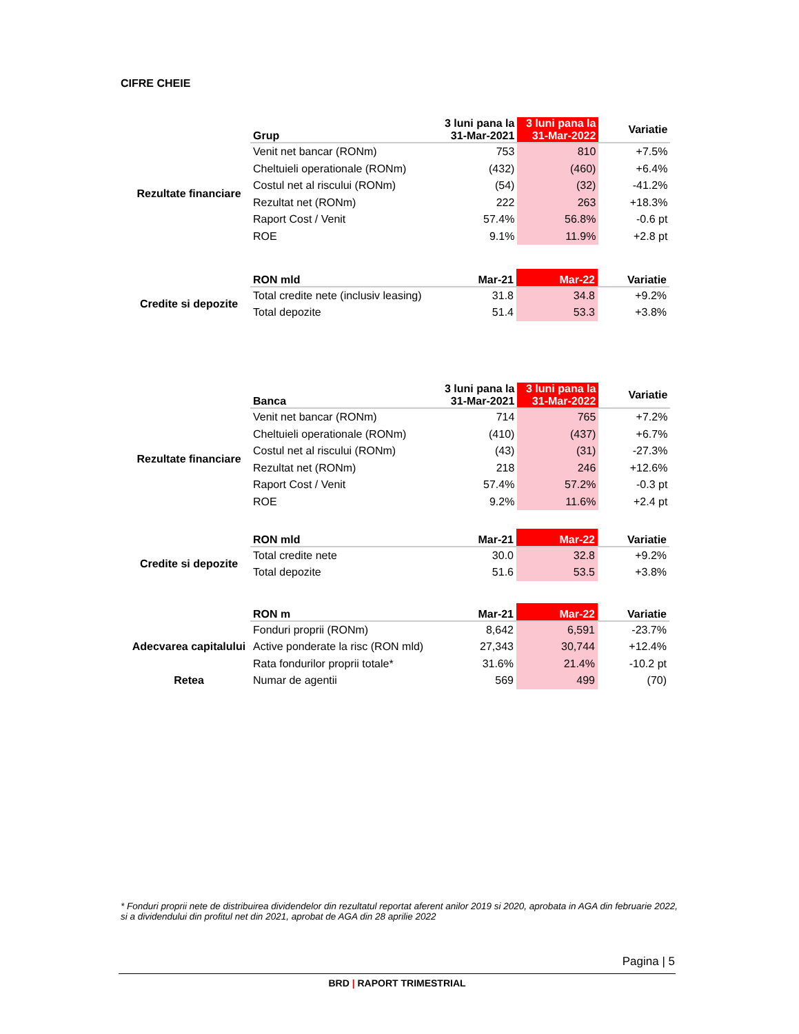CIFRE CHEIE
| | Grup | 3 luni pana la 31-Mar-2021 | 3 luni pana la 31-Mar-2022 | Variatie |
| --- | --- | --- | --- | --- |
| Rezultate financiare | Venit net bancar (RONm) | 753 | 810 | +7.5% |
| | Cheltuieli operationale (RONm) | (432) | (460) | +6.4% |
| | Costul net al riscului (RONm) | (54) | (32) | -41.2% |
| | Rezultat net (RONm) | 222 | 263 | +18.3% |
| | Raport Cost / Venit | 57.4% | 56.8% | -0.6 pt |
| | ROE | 9.1% | 11.9% | +2.8 pt |
| | RON mld | Mar-21 | Mar-22 | Variatie |
| --- | --- | --- | --- | --- |
| Credite si depozite | Total credite nete (inclusiv leasing) | 31.8 | 34.8 | +9.2% |
| | Total depozite | 51.4 | 53.3 | +3.8% |
| | Banca | 3 luni pana la 31-Mar-2021 | 3 luni pana la 31-Mar-2022 | Variatie |
| --- | --- | --- | --- | --- |
| Rezultate financiare | Venit net bancar (RONm) | 714 | 765 | +7.2% |
| | Cheltuieli operationale (RONm) | (410) | (437) | +6.7% |
| | Costul net al riscului (RONm) | (43) | (31) | -27.3% |
| | Rezultat net (RONm) | 218 | 246 | +12.6% |
| | Raport Cost / Venit | 57.4% | 57.2% | -0.3 pt |
| | ROE | 9.2% | 11.6% | +2.4 pt |
| | RON mld | Mar-21 | Mar-22 | Variatie |
| --- | --- | --- | --- | --- |
| Credite si depozite | Total credite nete | 30.0 | 32.8 | +9.2% |
| | Total depozite | 51.6 | 53.5 | +3.8% |
| | RON m | Mar-21 | Mar-22 | Variatie |
| --- | --- | --- | --- | --- |
| Adecvarea capitalului | Fonduri proprii (RONm) | 8,642 | 6,591 | -23.7% |
| | Active ponderate la risc (RON mld) | 27,343 | 30,744 | +12.4% |
| | Rata fondurilor proprii totale* | 31.6% | 21.4% | -10.2 pt |
| Retea | Numar de agentii | 569 | 499 | (70) |
* Fonduri proprii nete de distribuirea dividendelor din rezultatul reportat aferent anilor 2019 si 2020, aprobata in AGA din februarie 2022, si a dividendului din profitul net din 2021, aprobat de AGA din 28 aprilie 2022
Pagina | 5
BRD | RAPORT TRIMESTRIAL